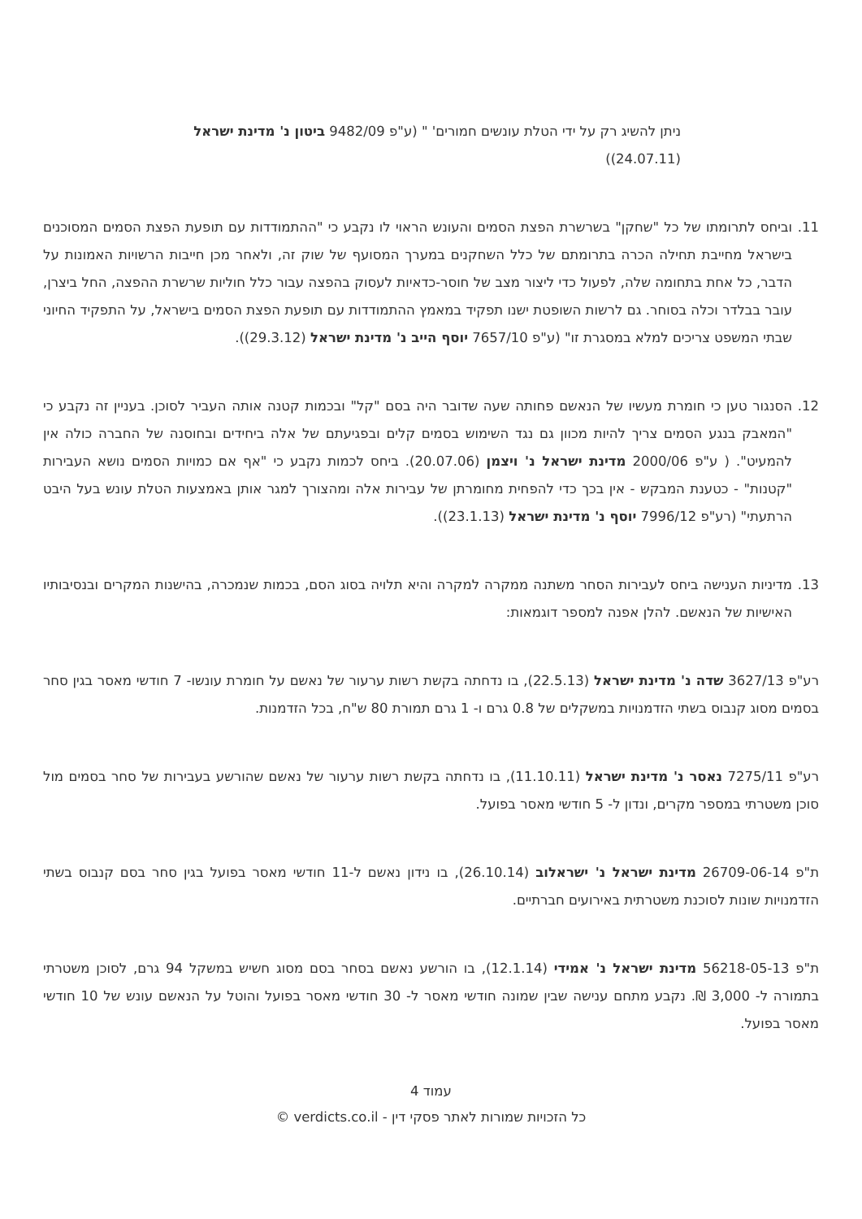ניתן להשיג רק על ידי הטלת עונשים חמורים' " (ע"פ 9482/09 ביטון נ' מדינת ישראל (24.07.11))
11. וביחס לתרומתו של כל "שחקן" בשרשרת הפצת הסמים והעונש הראוי לו נקבע כי "ההתמודדות עם תופעת הפצת הסמים המסוכנים בישראל מחייבת תחילה הכרה בתרומתם של כלל השחקנים במערך המסועף של שוק זה, ולאחר מכן חייבות הרשויות האמונות על הדבר, כל אחת בתחומה שלה, לפעול כדי ליצור מצב של חוסר-כדאיות לעסוק בהפצה עבור כלל חוליות שרשרת ההפצה, החל ביצרן, עובר בבלדר וכלה בסוחר. גם לרשות השופטת ישנו תפקיד במאמץ ההתמודדות עם תופעת הפצת הסמים בישראל, על התפקיד החיוני שבתי המשפט צריכים למלא במסגרת זו" (ע"פ 7657/10 יוסף הייב נ' מדינת ישראל (29.3.12)).
12. הסנגור טען כי חומרת מעשיו של הנאשם פחותה שעה שדובר היה בסם "קל" ובכמות קטנה אותה העביר לסוכן. בעניין זה נקבע כי "המאבק בנגע הסמים צריך להיות מכוון גם נגד השימוש בסמים קלים ובפגיעתם של אלה ביחידים ובחוסנה של החברה כולה אין להמעיט". ( ע"פ 2000/06 מדינת ישראל נ' ויצמן (20.07.06). ביחס לכמות נקבע כי "אף אם כמויות הסמים נושא העבירות "קטנות" - כטענת המבקש - אין בכך כדי להפחית מחומרתן של עבירות אלה ומהצורך למגר אותן באמצעות הטלת עונש בעל היבט הרתעתי" (רע"פ 7996/12 יוסף נ' מדינת ישראל (23.1.13)).
13. מדיניות הענישה ביחס לעבירות הסחר משתנה ממקרה למקרה והיא תלויה בסוג הסם, בכמות שנמכרה, בהישנות המקרים ובנסיבותיו האישיות של הנאשם. להלן אפנה למספר דוגמאות:
רע"פ 3627/13 שדה נ' מדינת ישראל (22.5.13), בו נדחתה בקשת רשות ערעור של נאשם על חומרת עונשו- 7 חודשי מאסר בגין סחר בסמים מסוג קנבוס בשתי הזדמנויות במשקלים של 0.8 גרם ו- 1 גרם תמורת 80 ש"ח, בכל הזדמנות.
רע"פ 7275/11 נאסר נ' מדינת ישראל (11.10.11), בו נדחתה בקשת רשות ערעור של נאשם שהורשע בעבירות של סחר בסמים מול סוכן משטרתי במספר מקרים, ונדון ל- 5 חודשי מאסר בפועל.
ת"פ 26709-06-14 מדינת ישראל נ' ישראלוב (26.10.14), בו נידון נאשם ל-11 חודשי מאסר בפועל בגין סחר בסם קנבוס בשתי הזדמנויות שונות לסוכנת משטרתית באירועים חברתיים.
ת"פ 56218-05-13 מדינת ישראל נ' אמידי (12.1.14), בו הורשע נאשם בסחר בסם מסוג חשיש במשקל 94 גרם, לסוכן משטרתי בתמורה ל- 3,000 ₪. נקבע מתחם ענישה שבין שמונה חודשי מאסר ל- 30 חודשי מאסר בפועל והוטל על הנאשם עונש של 10 חודשי מאסר בפועל.
עמוד 4
כל הזכויות שמורות לאתר פסקי דין - verdicts.co.il ©